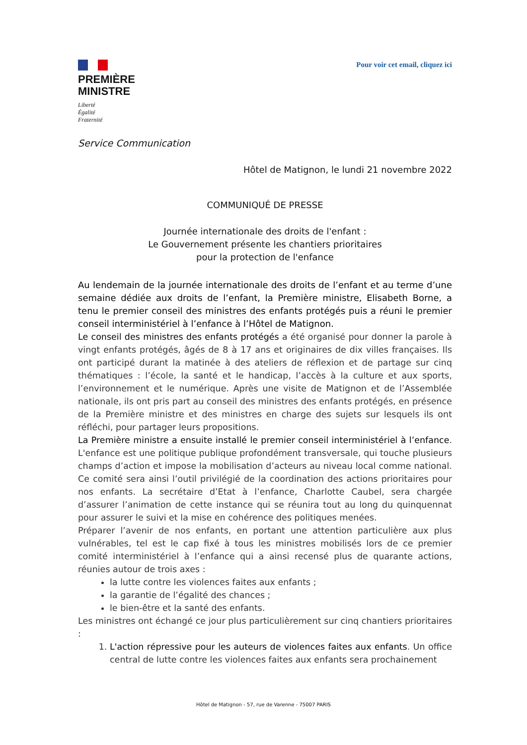PREMIÈRE
MINISTRE
Liberté
Égalité
Fraternité
Pour voir cet email, cliquez ici
Service Communication
Hôtel de Matignon, le lundi 21 novembre 2022
COMMUNIQUÉ DE PRESSE
Journée internationale des droits de l'enfant :
Le Gouvernement présente les chantiers prioritaires
pour la protection de l'enfance
Au lendemain de la journée internationale des droits de l’enfant et au terme d’une semaine dédiée aux droits de l’enfant, la Première ministre, Elisabeth Borne, a tenu le premier conseil des ministres des enfants protégés puis a réuni le premier conseil interministériel à l’enfance à l’Hôtel de Matignon.
Le conseil des ministres des enfants protégés a été organisé pour donner la parole à vingt enfants protégés, âgés de 8 à 17 ans et originaires de dix villes françaises. Ils ont participé durant la matinée à des ateliers de réflexion et de partage sur cinq thématiques : l’école, la santé et le handicap, l’accès à la culture et aux sports, l’environnement et le numérique. Après une visite de Matignon et de l’Assemblée nationale, ils ont pris part au conseil des ministres des enfants protégés, en présence de la Première ministre et des ministres en charge des sujets sur lesquels ils ont réfléchi, pour partager leurs propositions.
La Première ministre a ensuite installé le premier conseil interministériel à l’enfance. L'enfance est une politique publique profondément transversale, qui touche plusieurs champs d’action et impose la mobilisation d’acteurs au niveau local comme national. Ce comité sera ainsi l’outil privilégié de la coordination des actions prioritaires pour nos enfants. La secrétaire d’Etat à l’enfance, Charlotte Caubel, sera chargée d’assurer l’animation de cette instance qui se réunira tout au long du quinquennat pour assurer le suivi et la mise en cohérence des politiques menées.
Préparer l’avenir de nos enfants, en portant une attention particulière aux plus vulnérables, tel est le cap fixé à tous les ministres mobilisés lors de ce premier comité interministériel à l’enfance qui a ainsi recensé plus de quarante actions, réunies autour de trois axes :
la lutte contre les violences faites aux enfants ;
la garantie de l’égalité des chances ;
le bien-être et la santé des enfants.
Les ministres ont échangé ce jour plus particulièrement sur cinq chantiers prioritaires :
1. L'action répressive pour les auteurs de violences faites aux enfants. Un office central de lutte contre les violences faites aux enfants sera prochainement
Hôtel de Matignon - 57, rue de Varenne - 75007 PARIS